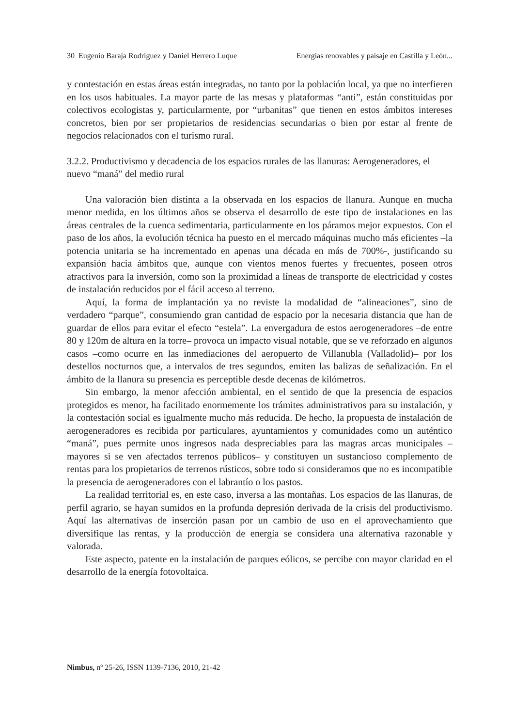30 Eugenio Baraja Rodríguez y Daniel Herrero Luque Energías renovables y paisaje en Castilla y León...
y contestación en estas áreas están integradas, no tanto por la población local, ya que no interfieren en los usos habituales. La mayor parte de las mesas y plataformas “anti”, están constituidas por colectivos ecologistas y, particularmente, por “urbanitas” que tienen en estos ámbitos intereses concretos, bien por ser propietarios de residencias secundarias o bien por estar al frente de negocios relacionados con el turismo rural.
3.2.2. Productivismo y decadencia de los espacios rurales de las llanuras: Aerogeneradores, el nuevo “maná” del medio rural
Una valoración bien distinta a la observada en los espacios de llanura. Aunque en mucha menor medida, en los últimos años se observa el desarrollo de este tipo de instalaciones en las áreas centrales de la cuenca sedimentaria, particularmente en los páramos mejor expuestos. Con el paso de los años, la evolución técnica ha puesto en el mercado máquinas mucho más eficientes –la potencia unitaria se ha incrementado en apenas una década en más de 700%-, justificando su expansión hacia ámbitos que, aunque con vientos menos fuertes y frecuentes, poseen otros atractivos para la inversión, como son la proximidad a líneas de transporte de electricidad y costes de instalación reducidos por el fácil acceso al terreno.
Aquí, la forma de implantación ya no reviste la modalidad de “alineaciones”, sino de verdadero “parque”, consumiendo gran cantidad de espacio por la necesaria distancia que han de guardar de ellos para evitar el efecto “estela”. La envergadura de estos aerogeneradores –de entre 80 y 120m de altura en la torre– provoca un impacto visual notable, que se ve reforzado en algunos casos –como ocurre en las inmediaciones del aeropuerto de Villanubla (Valladolid)– por los destellos nocturnos que, a intervalos de tres segundos, emiten las balizas de señalización. En el ámbito de la llanura su presencia es perceptible desde decenas de kilómetros.
Sin embargo, la menor afección ambiental, en el sentido de que la presencia de espacios protegidos es menor, ha facilitado enormemente los trámites administrativos para su instalación, y la contestación social es igualmente mucho más reducida. De hecho, la propuesta de instalación de aerogeneradores es recibida por particulares, ayuntamientos y comunidades como un auténtico “maná”, pues permite unos ingresos nada despreciables para las magras arcas municipales – mayores si se ven afectados terrenos públicos– y constituyen un sustancioso complemento de rentas para los propietarios de terrenos rústicos, sobre todo si consideramos que no es incompatible la presencia de aerogeneradores con el labrantío o los pastos.
La realidad territorial es, en este caso, inversa a las montañas. Los espacios de las llanuras, de perfil agrario, se hayan sumidos en la profunda depresión derivada de la crisis del productivismo. Aquí las alternativas de inserción pasan por un cambio de uso en el aprovechamiento que diversifique las rentas, y la producción de energía se considera una alternativa razonable y valorada.
Este aspecto, patente en la instalación de parques eólicos, se percibe con mayor claridad en el desarrollo de la energía fotovoltaica.
Nimbus, nº 25-26, ISSN 1139-7136, 2010, 21-42